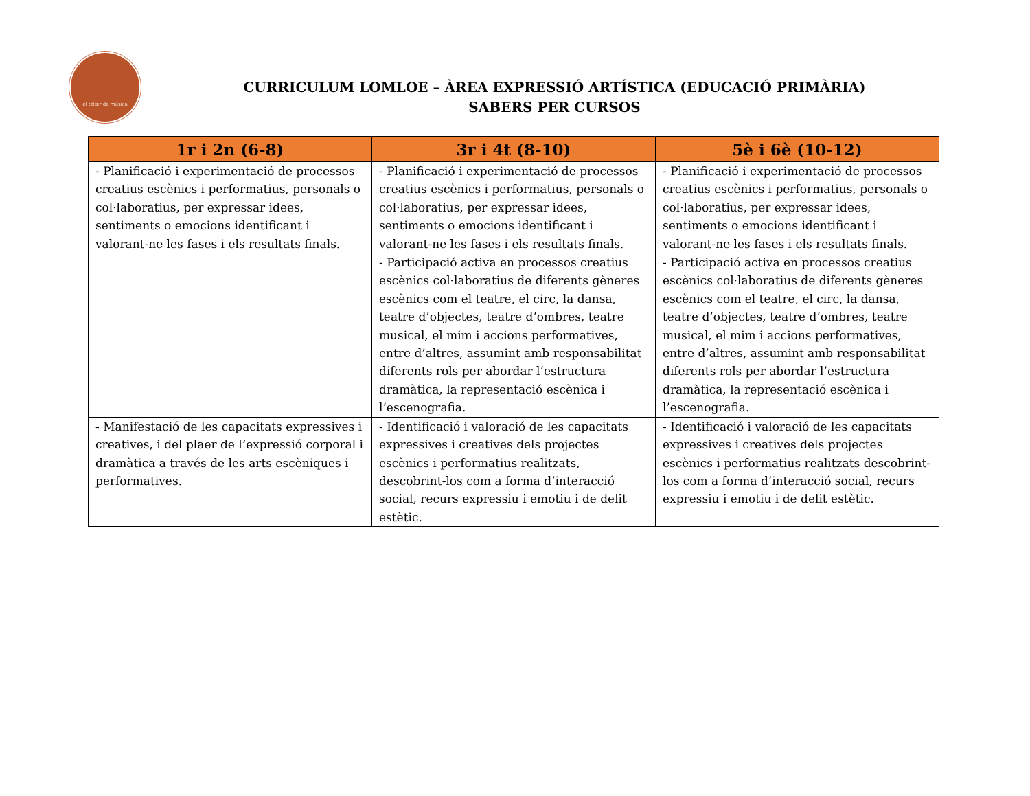el telær de música
CURRICULUM LOMLOE – ÀREA EXPRESSIÓ ARTÍSTICA (EDUCACIÓ PRIMÀRIA)
SABERS PER CURSOS
| 1r i 2n (6-8) | 3r i 4t (8-10) | 5è i 6è (10-12) |
| --- | --- | --- |
| - Planificació i experimentació de processos creatius escènics i performatius, personals o col·laboratius, per expressar idees, sentiments o emocions identificant i valorant-ne les fases i els resultats finals. | - Planificació i experimentació de processos creatius escènics i performatius, personals o col·laboratius, per expressar idees, sentiments o emocions identificant i valorant-ne les fases i els resultats finals. | - Planificació i experimentació de processos creatius escènics i performatius, personals o col·laboratius, per expressar idees, sentiments o emocions identificant i valorant-ne les fases i els resultats finals. |
| | - Participació activa en processos creatius escènics col·laboratius de diferents gèneres escènics com el teatre, el circ, la dansa, teatre d’objectes, teatre d’ombres, teatre musical, el mim i accions performatives, entre d’altres, assumint amb responsabilitat diferents rols per abordar l’estructura dramàtica, la representació escènica i l’escenografia. | - Participació activa en processos creatius escènics col·laboratius de diferents gèneres escènics com el teatre, el circ, la dansa, teatre d’objectes, teatre d’ombres, teatre musical, el mim i accions performatives, entre d’altres, assumint amb responsabilitat diferents rols per abordar l’estructura dramàtica, la representació escènica i l’escenografia. |
| - Manifestació de les capacitats expressives i creatives, i del plaer de l’expressió corporal i dramàtica a través de les arts escèniques i performatives. | - Identificació i valoració de les capacitats expressives i creatives dels projectes escènics i performatius realitzats, descobrint-los com a forma d’interacció social, recurs expressiu i emotiu i de delit estètic. | - Identificació i valoració de les capacitats expressives i creatives dels projectes escènics i performatius realitzats descobrint-los com a forma d’interacció social, recurs expressiu i emotiu i de delit estètic. |